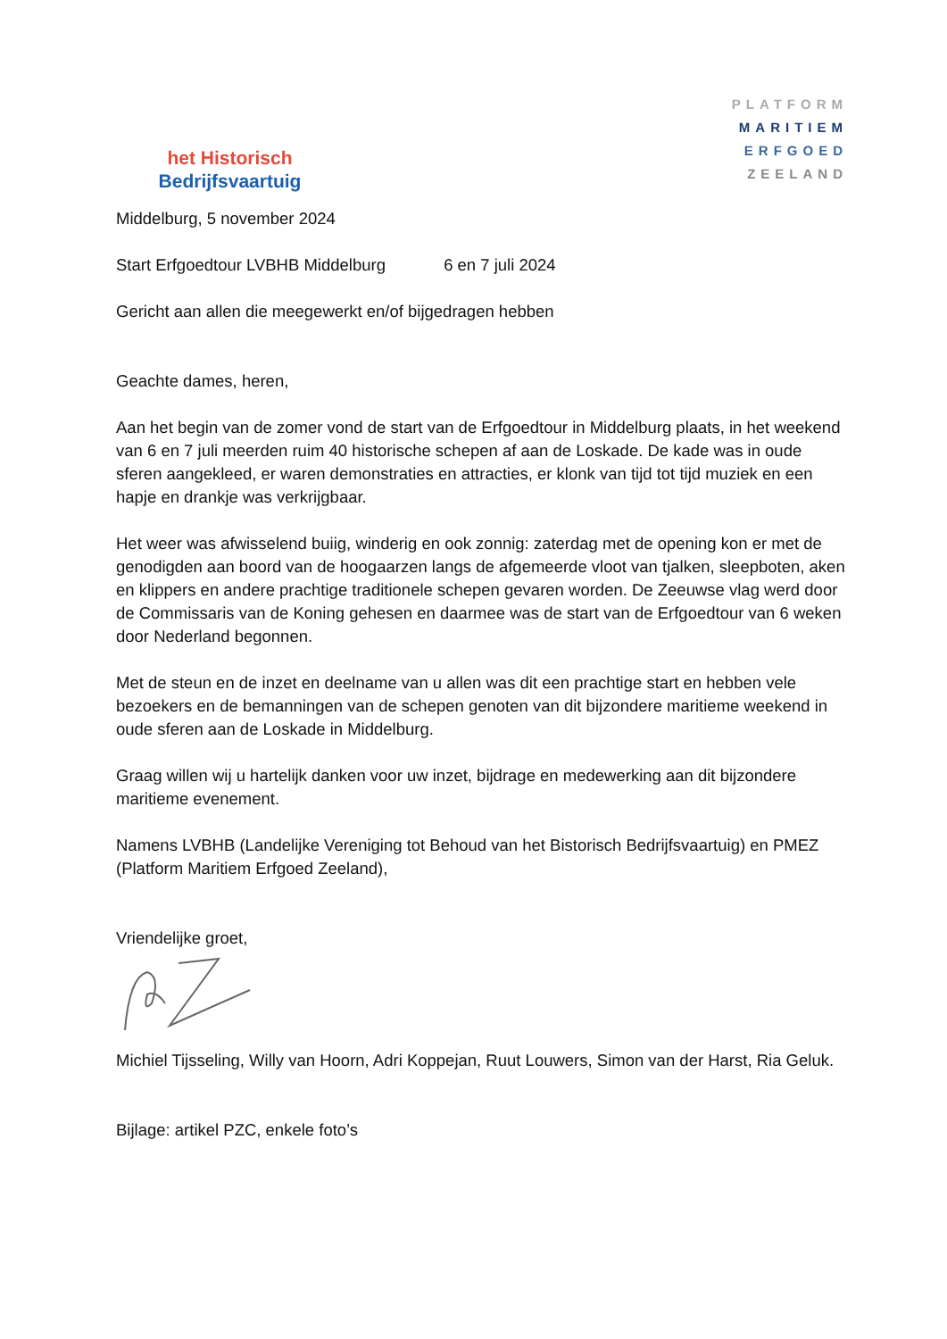het Historisch
Bedrijfsvaartuig
PLATFORM
MARITIEM
ERFGOED
ZEELAND
Middelburg, 5 november 2024
Start Erfgoedtour LVBHB Middelburg 6 en 7 juli 2024
Gericht aan allen die meegewerkt en/of bijgedragen hebben
Geachte dames, heren,
Aan het begin van de zomer vond de start van de Erfgoedtour in Middelburg plaats, in het weekend van 6 en 7 juli meerden ruim 40 historische schepen af aan de Loskade. De kade was in oude sferen aangekleed, er waren demonstraties en attracties, er klonk van tijd tot tijd muziek en een hapje en drankje was verkrijgbaar.
Het weer was afwisselend buiig, winderig en ook zonnig: zaterdag met de opening kon er met de genodigden aan boord van de hoogaarzen langs de afgemeerde vloot van tjalken, sleepboten, aken en klippers en andere prachtige traditionele schepen gevaren worden. De Zeeuwse vlag werd door de Commissaris van de Koning gehesen en daarmee was de start van de Erfgoedtour van 6 weken door Nederland begonnen.
Met de steun en de inzet en deelname van u allen was dit een prachtige start en hebben vele bezoekers en de bemanningen van de schepen genoten van dit bijzondere maritieme weekend in oude sferen aan de Loskade in Middelburg.
Graag willen wij u hartelijk danken voor uw inzet, bijdrage en medewerking aan dit bijzondere maritieme evenement.
Namens LVBHB (Landelijke Vereniging tot Behoud van het Bistorisch Bedrijfsvaartuig) en PMEZ (Platform Maritiem Erfgoed Zeeland),
Vriendelijke groet,
Michiel Tijsseling, Willy van Hoorn, Adri Koppejan, Ruut Louwers, Simon van der Harst, Ria Geluk.
Bijlage: artikel PZC, enkele foto’s